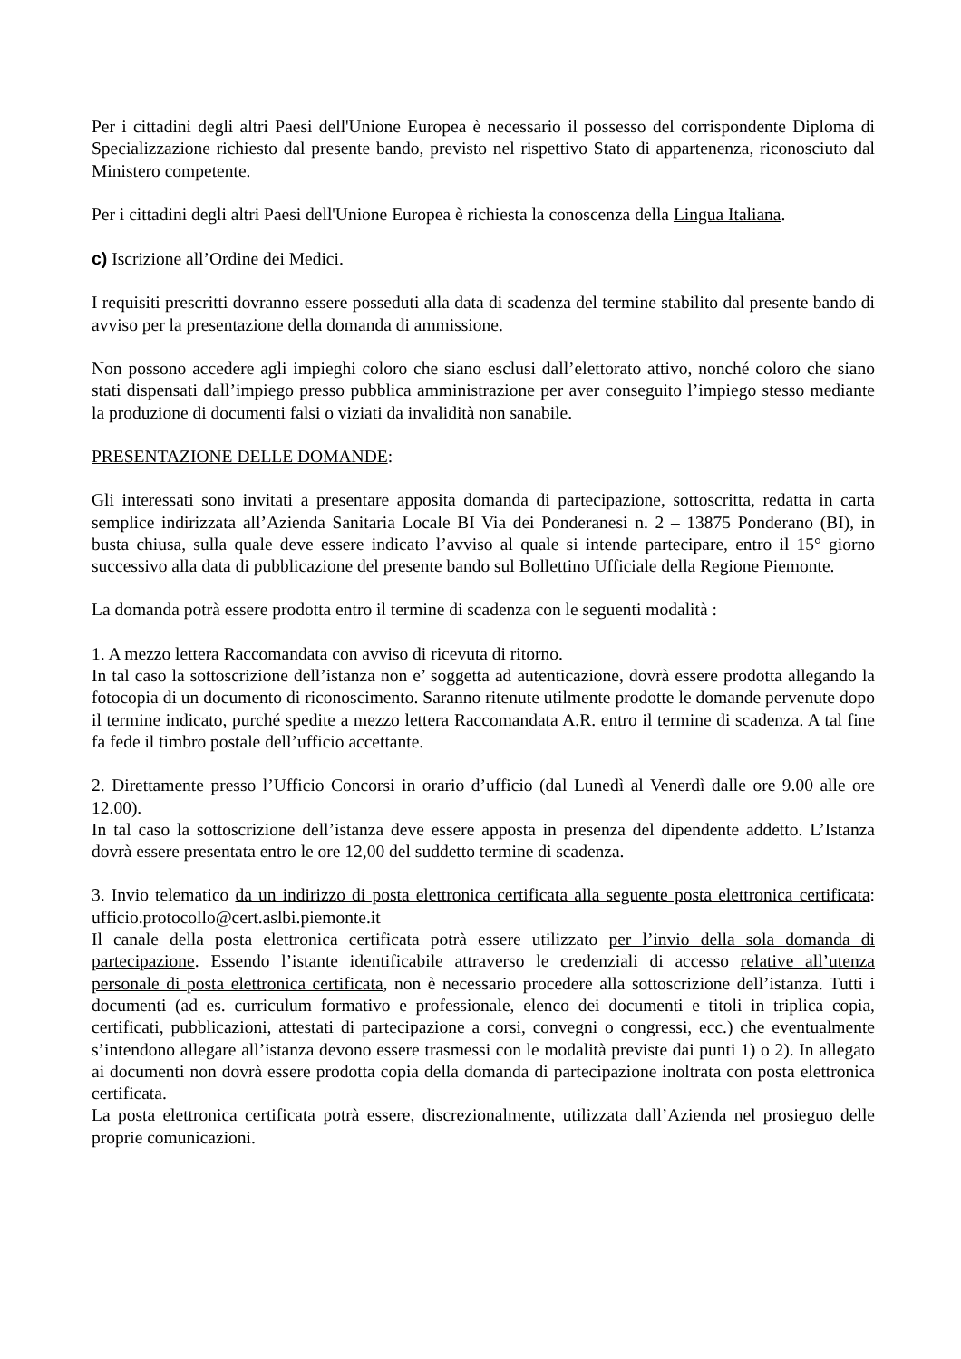Per i cittadini degli altri Paesi dell'Unione Europea è necessario il possesso del corrispondente Diploma di Specializzazione richiesto dal presente bando, previsto nel rispettivo Stato di appartenenza, riconosciuto dal Ministero competente.
Per i cittadini degli altri Paesi dell'Unione Europea è richiesta la conoscenza della Lingua Italiana.
c) Iscrizione all’Ordine dei Medici.
I requisiti prescritti dovranno essere posseduti alla data di scadenza del termine stabilito dal presente bando di avviso per la presentazione della domanda di ammissione.
Non possono accedere agli impieghi coloro che siano esclusi dall’elettorato attivo, nonché coloro che siano stati dispensati dall’impiego presso pubblica amministrazione per aver conseguito l’impiego stesso mediante la produzione di documenti falsi o viziati da invalidità non sanabile.
PRESENTAZIONE DELLE DOMANDE:
Gli interessati sono invitati a presentare apposita domanda di partecipazione, sottoscritta, redatta in carta semplice indirizzata all’Azienda Sanitaria Locale BI Via dei Ponderanesi n. 2 – 13875 Ponderano (BI), in busta chiusa, sulla quale deve essere indicato l’avviso al quale si intende partecipare, entro il 15° giorno successivo alla data di pubblicazione del presente bando sul Bollettino Ufficiale della Regione Piemonte.
La domanda potrà essere prodotta entro il termine di scadenza con le seguenti modalità :
1. A mezzo lettera Raccomandata con avviso di ricevuta di ritorno.
In tal caso la sottoscrizione dell’istanza non e’ soggetta ad autenticazione, dovrà essere prodotta allegando la fotocopia di un documento di riconoscimento. Saranno ritenute utilmente prodotte le domande pervenute dopo il termine indicato, purché spedite a mezzo lettera Raccomandata A.R. entro il termine di scadenza. A tal fine fa fede il timbro postale dell’ufficio accettante.
2. Direttamente presso l’Ufficio Concorsi in orario d’ufficio (dal Lunedì al Venerdì dalle ore 9.00 alle ore 12.00).
In tal caso la sottoscrizione dell’istanza deve essere apposta in presenza del dipendente addetto. L’Istanza dovrà essere presentata entro le ore 12,00 del suddetto termine di scadenza.
3. Invio telematico da un indirizzo di posta elettronica certificata alla seguente posta elettronica certificata: ufficio.protocollo@cert.aslbi.piemonte.it
Il canale della posta elettronica certificata potrà essere utilizzato per l’invio della sola domanda di partecipazione. Essendo l’istante identificabile attraverso le credenziali di accesso relative all’utenza personale di posta elettronica certificata, non è necessario procedere alla sottoscrizione dell’istanza. Tutti i documenti (ad es. curriculum formativo e professionale, elenco dei documenti e titoli in triplica copia, certificati, pubblicazioni, attestati di partecipazione a corsi, convegni o congressi, ecc.) che eventualmente s’intendono allegare all’istanza devono essere trasmessi con le modalità previste dai punti 1) o 2). In allegato ai documenti non dovrà essere prodotta copia della domanda di partecipazione inoltrata con posta elettronica certificata.
La posta elettronica certificata potrà essere, discrezionalmente, utilizzata dall’Azienda nel prosieguo delle proprie comunicazioni.